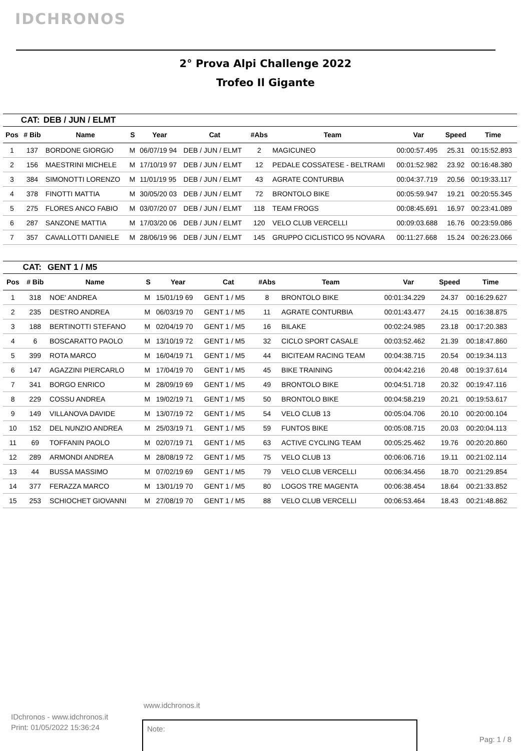IDCHRONOS
2° Prova Alpi Challenge 2022
Trofeo Il Gigante
| | CAT: | DEB / JUN / ELMT | | | | | | | | |
| Pos | # Bib | Name | S | Year | Cat | #Abs | Team | Var | Speed | Time |
| 1 | 137 | BORDONE GIORGIO | M | 06/07/19 94 | DEB / JUN / ELMT | 2 | MAGICUNEO | 00:00:57.495 | 25.31 | 00:15:52.893 |
| 2 | 156 | MAESTRINI MICHELE | M | 17/10/19 97 | DEB / JUN / ELMT | 12 | PEDALE COSSATESE - BELTRAMI | 00:01:52.982 | 23.92 | 00:16:48.380 |
| 3 | 384 | SIMONOTTI LORENZO | M | 11/01/19 95 | DEB / JUN / ELMT | 43 | AGRATE CONTURBIA | 00:04:37.719 | 20.56 | 00:19:33.117 |
| 4 | 378 | FINOTTI MATTIA | M | 30/05/20 03 | DEB / JUN / ELMT | 72 | BRONTOLO BIKE | 00:05:59.947 | 19.21 | 00:20:55.345 |
| 5 | 275 | FLORES ANCO FABIO | M | 03/07/20 07 | DEB / JUN / ELMT | 118 | TEAM FROGS | 00:08:45.691 | 16.97 | 00:23:41.089 |
| 6 | 287 | SANZONE MATTIA | M | 17/03/20 06 | DEB / JUN / ELMT | 120 | VELO CLUB VERCELLI | 00:09:03.688 | 16.76 | 00:23:59.086 |
| 7 | 357 | CAVALLOTTI DANIELE | M | 28/06/19 96 | DEB / JUN / ELMT | 145 | GRUPPO CICLISTICO 95 NOVARA | 00:11:27.668 | 15.24 | 00:26:23.066 |
| | CAT: | GENT 1 / M5 | | | | | | | | |
| Pos | # Bib | Name | S | Year | Cat | #Abs | Team | Var | Speed | Time |
| 1 | 318 | NOE' ANDREA | M | 15/01/19 69 | GENT 1 / M5 | 8 | BRONTOLO BIKE | 00:01:34.229 | 24.37 | 00:16:29.627 |
| 2 | 235 | DESTRO ANDREA | M | 06/03/19 70 | GENT 1 / M5 | 11 | AGRATE CONTURBIA | 00:01:43.477 | 24.15 | 00:16:38.875 |
| 3 | 188 | BERTINOTTI STEFANO | M | 02/04/19 70 | GENT 1 / M5 | 16 | BILAKE | 00:02:24.985 | 23.18 | 00:17:20.383 |
| 4 | 6 | BOSCARATTO PAOLO | M | 13/10/19 72 | GENT 1 / M5 | 32 | CICLO SPORT CASALE | 00:03:52.462 | 21.39 | 00:18:47.860 |
| 5 | 399 | ROTA MARCO | M | 16/04/19 71 | GENT 1 / M5 | 44 | BICITEAM RACING TEAM | 00:04:38.715 | 20.54 | 00:19:34.113 |
| 6 | 147 | AGAZZINI PIERCARLO | M | 17/04/19 70 | GENT 1 / M5 | 45 | BIKE TRAINING | 00:04:42.216 | 20.48 | 00:19:37.614 |
| 7 | 341 | BORGO ENRICO | M | 28/09/19 69 | GENT 1 / M5 | 49 | BRONTOLO BIKE | 00:04:51.718 | 20.32 | 00:19:47.116 |
| 8 | 229 | COSSU ANDREA | M | 19/02/19 71 | GENT 1 / M5 | 50 | BRONTOLO BIKE | 00:04:58.219 | 20.21 | 00:19:53.617 |
| 9 | 149 | VILLANOVA DAVIDE | M | 13/07/19 72 | GENT 1 / M5 | 54 | VELO CLUB 13 | 00:05:04.706 | 20.10 | 00:20:00.104 |
| 10 | 152 | DEL NUNZIO ANDREA | M | 25/03/19 71 | GENT 1 / M5 | 59 | FUNTOS BIKE | 00:05:08.715 | 20.03 | 00:20:04.113 |
| 11 | 69 | TOFFANIN PAOLO | M | 02/07/19 71 | GENT 1 / M5 | 63 | ACTIVE CYCLING TEAM | 00:05:25.462 | 19.76 | 00:20:20.860 |
| 12 | 289 | ARMONDI ANDREA | M | 28/08/19 72 | GENT 1 / M5 | 75 | VELO CLUB 13 | 00:06:06.716 | 19.11 | 00:21:02.114 |
| 13 | 44 | BUSSA MASSIMO | M | 07/02/19 69 | GENT 1 / M5 | 79 | VELO CLUB VERCELLI | 00:06:34.456 | 18.70 | 00:21:29.854 |
| 14 | 377 | FERAZZA MARCO | M | 13/01/19 70 | GENT 1 / M5 | 80 | LOGOS TRE MAGENTA | 00:06:38.454 | 18.64 | 00:21:33.852 |
| 15 | 253 | SCHIOCHET GIOVANNI | M | 27/08/19 70 | GENT 1 / M5 | 88 | VELO CLUB VERCELLI | 00:06:53.464 | 18.43 | 00:21:48.862 |
www.idchronos.it
IDchronos - www.idchronos.it
Print: 01/05/2022 15:36:24
Note:
Pag: 1 / 8